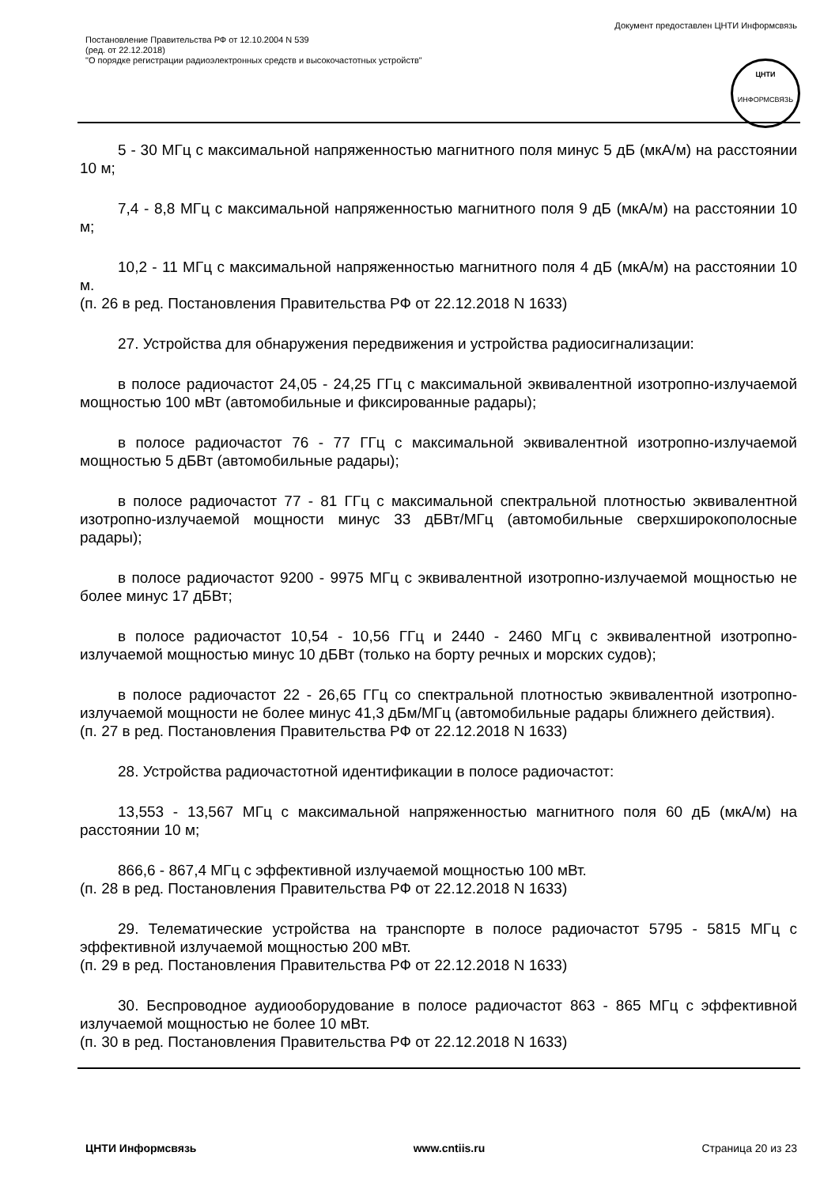Документ предоставлен ЦНТИ Информсвязь
Постановление Правительства РФ от 12.10.2004 N 539
(ред. от 22.12.2018)
"О порядке регистрации радиоэлектронных средств и высокочастотных устройств"
ЦНТИ
ИНФОРМСВЯЗЬ
5 - 30 МГц с максимальной напряженностью магнитного поля минус 5 дБ (мкА/м) на расстоянии 10 м;
7,4 - 8,8 МГц с максимальной напряженностью магнитного поля 9 дБ (мкА/м) на расстоянии 10 м;
10,2 - 11 МГц с максимальной напряженностью магнитного поля 4 дБ (мкА/м) на расстоянии 10 м.
(п. 26 в ред. Постановления Правительства РФ от 22.12.2018 N 1633)
27. Устройства для обнаружения передвижения и устройства радиосигнализации:
в полосе радиочастот 24,05 - 24,25 ГГц с максимальной эквивалентной изотропно-излучаемой мощностью 100 мВт (автомобильные и фиксированные радары);
в полосе радиочастот 76 - 77 ГГц с максимальной эквивалентной изотропно-излучаемой мощностью 5 дБВт (автомобильные радары);
в полосе радиочастот 77 - 81 ГГц с максимальной спектральной плотностью эквивалентной изотропно-излучаемой мощности минус 33 дБВт/МГц (автомобильные сверхширокополосные радары);
в полосе радиочастот 9200 - 9975 МГц с эквивалентной изотропно-излучаемой мощностью не более минус 17 дБВт;
в полосе радиочастот 10,54 - 10,56 ГГц и 2440 - 2460 МГц с эквивалентной изотропно-излучаемой мощностью минус 10 дБВт (только на борту речных и морских судов);
в полосе радиочастот 22 - 26,65 ГГц со спектральной плотностью эквивалентной изотропно-излучаемой мощности не более минус 41,3 дБм/МГц (автомобильные радары ближнего действия).
(п. 27 в ред. Постановления Правительства РФ от 22.12.2018 N 1633)
28. Устройства радиочастотной идентификации в полосе радиочастот:
13,553 - 13,567 МГц с максимальной напряженностью магнитного поля 60 дБ (мкА/м) на расстоянии 10 м;
866,6 - 867,4 МГц с эффективной излучаемой мощностью 100 мВт.
(п. 28 в ред. Постановления Правительства РФ от 22.12.2018 N 1633)
29. Телематические устройства на транспорте в полосе радиочастот 5795 - 5815 МГц с эффективной излучаемой мощностью 200 мВт.
(п. 29 в ред. Постановления Правительства РФ от 22.12.2018 N 1633)
30. Беспроводное аудиооборудование в полосе радиочастот 863 - 865 МГц с эффективной излучаемой мощностью не более 10 мВт.
(п. 30 в ред. Постановления Правительства РФ от 22.12.2018 N 1633)
ЦНТИ Информсвязь www.cntiis.ru Страница 20 из 23